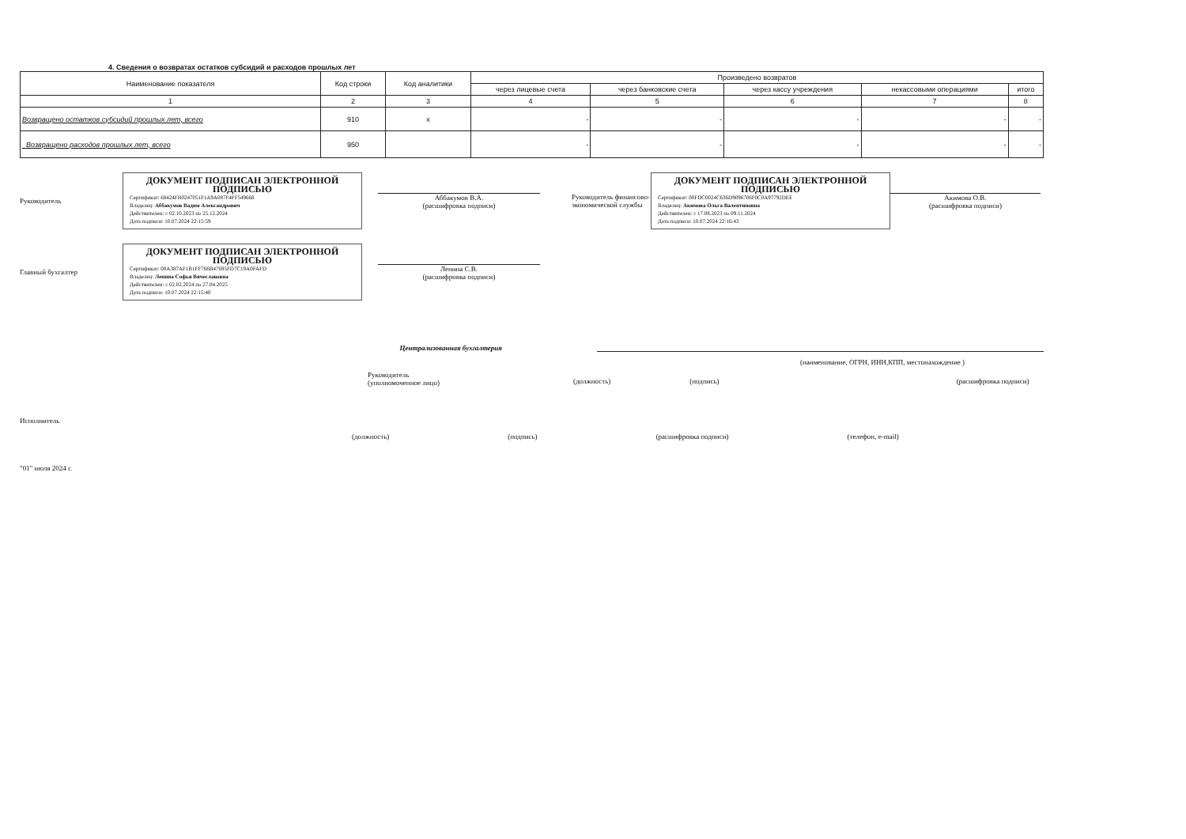4. Сведения о возвратах остатков субсидий и расходов прошлых лет
| Наименование показателя | Код строки | Код аналитики | Произведено возвратов | | | | |
| --- | --- | --- | --- | --- | --- | --- | --- |
| | | | через лицевые счета | через банковские счета | через кассу учреждения | некассовыми операциями | итого |
| 1 | 2 | 3 | 4 | 5 | 6 | 7 | 8 |
| Возвращено остатков субсидий прошлых лет, всего | 910 | x | - | - | - | - | - |
| Возвращено расходов прошлых лет, всего | 950 | | - | - | - | - | - |
Руководитель
ДОКУМЕНТ ПОДПИСАН ЭЛЕКТРОННОЙ ПОДПИСЬЮ
Сертификат: 68424FB0247051F1A9A087F4FF549668
Владелец: Аббакумов Вадим Александрович
Действителен: с 02.10.2023 по 25.12.2024
Дата подписи: 10.07.2024 22:15:59
Аббакумов В.А.
(расшифровка подписи)
Руководитель финансово-экономической службы
ДОКУМЕНТ ПОДПИСАН ЭЛЕКТРОННОЙ ПОДПИСЬЮ
Сертификат: 00FDC0024C636D9096706F0C0A97792DEE
Владелец: Акимова Ольга Валентиновна
Действителен: с 17.08.2023 по 09.11.2024
Дата подписи: 10.07.2024 22:16:43
Акимова О.В.
(расшифровка подписи)
Главный бухгалтер
ДОКУМЕНТ ПОДПИСАН ЭЛЕКТРОННОЙ ПОДПИСЬЮ
Сертификат: 00A387AF1B1FF766B47695FD7C19A0FAFD
Владелец: Ленина Софья Вячеславовна
Действителен: с 02.02.2024 по 27.04.2025
Дата подписи: 10.07.2024 22:15:40
Ленина С.В.
(расшифровка подписи)
Централизованная бухгалтерия
(наименование, ОГРН, ИНН,КПП, местонахождение )
Руководитель
(уполномоченное лицо)
(должность) (подпись) (расшифровка подписи)
Исполнитель
(должность) (подпись) (расшифровка подписи) (телефон, e-mail)
"01" июля 2024 г.